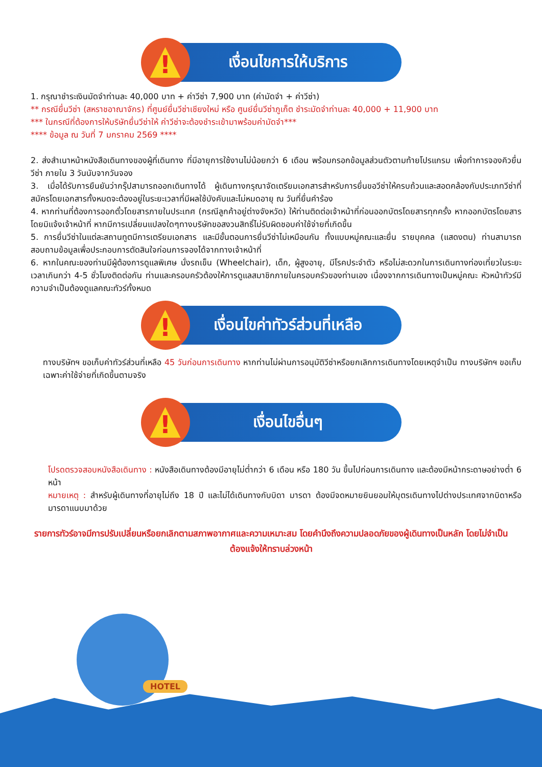!
เงื่อนไขการให้บริการ
1. กรุณาชำระเงินมัดจำท่านละ 40,000 บาท + ค่าวีซ่า 7,900 บาท (ค่ามัดจำ + ค่าวีซ่า)
** กรณียื่นวีซ่า (สหราชอาณาจักร) ที่ศูนย์ยื่นวีซ่าเชียงใหม่ หรือ ศูนย์ยื่นวีซ่าภูเก็ต ชำระมัดจำท่านละ 40,000 + 11,900 บาท
*** ในกรณีที่ต้องการให้บริษัทยื่นวีซ่าให้ ค่าวีซ่าจะต้องชำระเข้ามาพร้อมค่ามัดจำ***
**** ข้อมูล ณ วันที่ 7 มกราคม 2569 ****
2. ส่งสำเนาหน้าหนังสือเดินทางของผู้ที่เดินทาง ที่มีอายุการใช้งานไม่น้อยกว่า 6 เดือน พร้อมกรอกข้อมูลส่วนตัวตามท้ายโปรแกรม เพื่อทำการจองคิวยื่นวีซ่า ภายใน 3 วันนับจากวันจอง
3. เมื่อได้รับการยืนยันว่ากรุ๊ปสามารถออกเดินทางได้ ผู้เดินทางกรุณาจัดเตรียมเอกสารสำหรับการยื่นขอวีซ่าให้ครบถ้วนและสอดคล้องกับประเภทวีซ่าที่สมัครโดยเอกสารทั้งหมดจะต้องอยู่ในระยะเวลาที่มีผลใช้บังคับและไม่หมดอายุ ณ วันที่ยื่นคำร้อง
4. หากท่านที่ต้องการออกตั๋วโดยสารภายในประเทศ (กรณีลูกค้าอยู่ต่างจังหวัด) ให้ท่านติดต่อเจ้าหน้าที่ก่อนออกบัตรโดยสารทุกครั้ง หากออกบัตรโดยสารโดยมิแจ้งเจ้าหน้าที่ หากมีการเปลี่ยนแปลงใดๆทางบริษัทขอสงวนสิทธิ์ไม่รับผิดชอบค่าใช้จ่ายที่เกิดขึ้น
5. การยื่นวีซ่าในแต่ละสถานทูตมีการเตรียมเอกสาร และมีขั้นตอนการยื่นวีซ่าไม่เหมือนกัน ทั้งแบบหมู่คณะและยื่น รายบุคคล (แสดงตน) ท่านสามารถสอบถามข้อมูลเพื่อประกอบการตัดสินใจก่อนการจองได้จากทางเจ้าหน้าที่
6. หากในคณะของท่านมีผู้ต้องการดูแลพิเศษ นั่งรถเข็น (Wheelchair), เด็ก, ผู้สูงอายุ, มีโรคประจำตัว หรือไม่สะดวกในการเดินทางท่องเที่ยวในระยะเวลาเกินกว่า 4-5 ชั่วโมงติดต่อกัน ท่านและครอบครัวต้องให้การดูแลสมาชิกภายในครอบครัวของท่านเอง เนื่องจากการเดินทางเป็นหมู่คณะ หัวหน้าทัวร์มีความจำเป็นต้องดูแลคณะทัวร์ทั้งหมด
!
เงื่อนไขค่าทัวร์ส่วนที่เหลือ
ทางบริษัทฯ ขอเก็บค่าทัวร์ส่วนที่เหลือ 45 วันก่อนการเดินทาง หากท่านไม่ผ่านการอนุมัติวีซ่าหรือยกเลิกการเดินทางโดยเหตุจำเป็น ทางบริษัทฯ ขอเก็บเฉพาะค่าใช้จ่ายที่เกิดขึ้นตามจริง
!
เงื่อนไขอื่นๆ
โปรดตรวจสอบหนังสือเดินทาง : หนังสือเดินทางต้องมีอายุไม่ต่ำกว่า 6 เดือน หรือ 180 วัน ขึ้นไปก่อนการเดินทาง และต้องมีหน้ากระดาษอย่างต่ำ 6 หน้า
หมายเหตุ : สำหรับผู้เดินทางที่อายุไม่ถึง 18 ปี และไม่ได้เดินทางกับบิดา มารดา ต้องมีจดหมายยินยอมให้บุตรเดินทางไปต่างประเทศจากบิดาหรือมารดาแนบมาด้วย
รายการทัวร์อาจมีการปรับเปลี่ยนหรือยกเลิกตามสภาพอากาศและความเหมาะสม โดยคำนึงถึงความปลอดภัยของผู้เดินทางเป็นหลัก โดยไม่จำเป็นต้องแจ้งให้ทราบล่วงหน้า
HOTEL